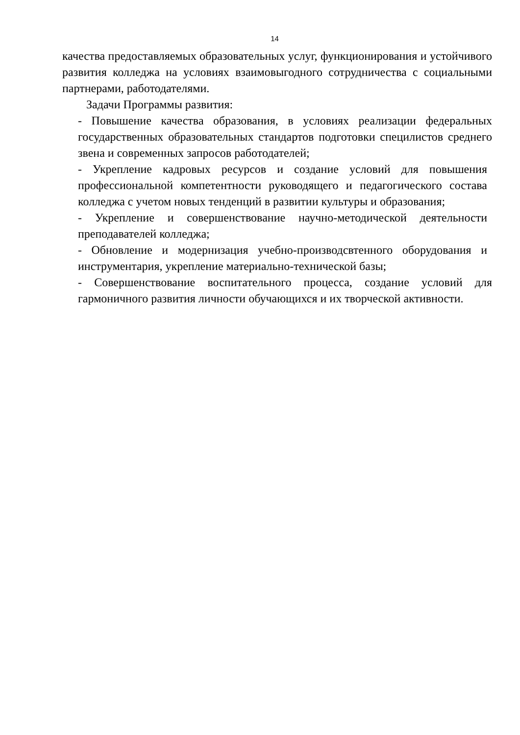14
качества предоставляемых образовательных услуг, функционирования и устойчивого развития колледжа на условиях взаимовыгодного сотрудничества с социальными партнерами, работодателями.
Задачи Программы развития:
- Повышение качества образования, в условиях реализации федеральных государственных образовательных стандартов подготовки специлистов среднего звена и современных запросов работодателей;
- Укрепление кадровых ресурсов и создание условий для повышения профессиональной компетентности руководящего и педагогического состава колледжа с учетом новых тенденций в развитии культуры и образования;
- Укрепление и совершенствование научно-методической деятельности преподавателей колледжа;
- Обновление и модернизация учебно-производсвтенного оборудования и инструментария, укрепление материально-технической базы;
- Совершенствование воспитательного процесса, создание условий для гармоничного развития личности обучающихся и их творческой активности.